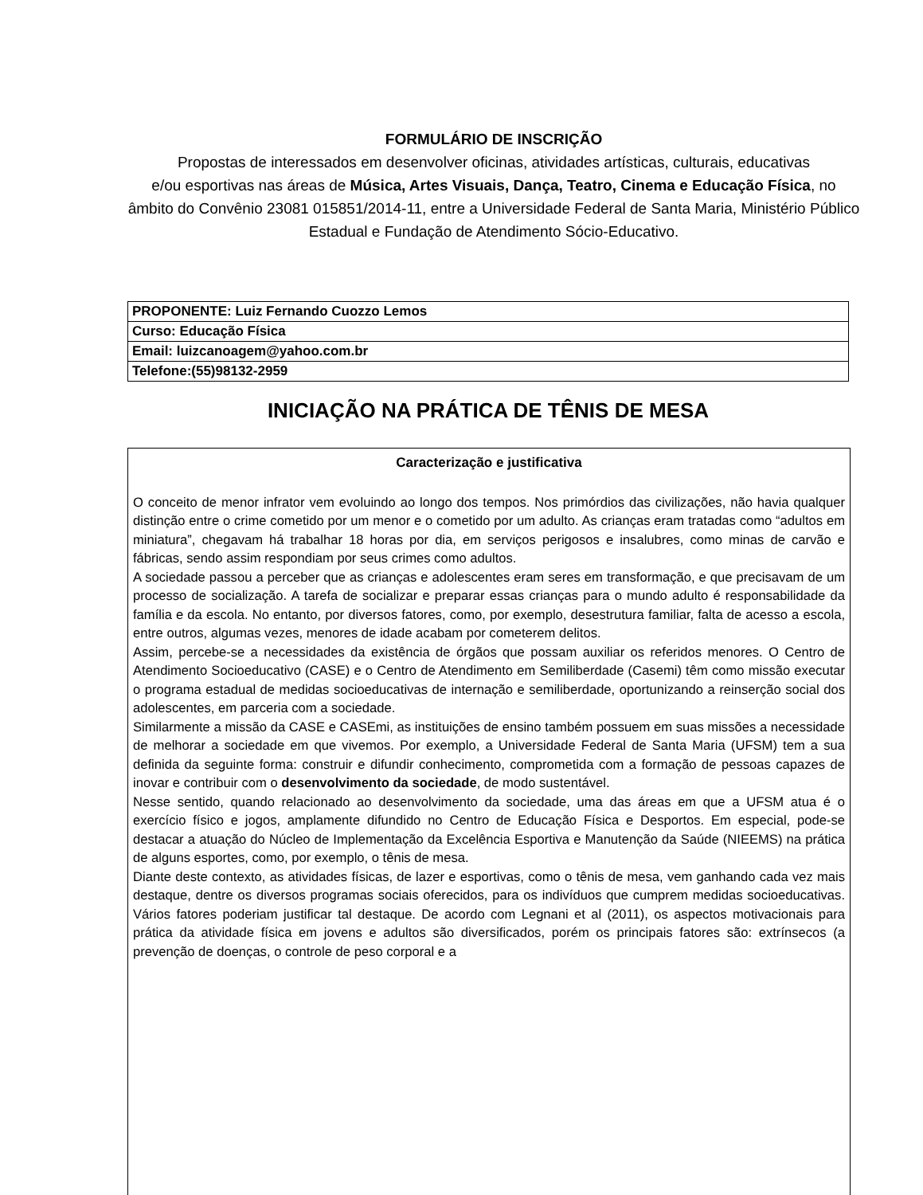FORMULÁRIO DE INSCRIÇÃO
Propostas de interessados em desenvolver oficinas, atividades artísticas, culturais, educativas
e/ou esportivas nas áreas de Música, Artes Visuais, Dança, Teatro, Cinema e Educação Física, no âmbito do Convênio 23081 015851/2014-11, entre a Universidade Federal de Santa Maria, Ministério Público Estadual e Fundação de Atendimento Sócio-Educativo.
| PROPONENTE: Luiz Fernando Cuozzo Lemos |
| Curso: Educação Física |
| Email: luizcanoagem@yahoo.com.br |
| Telefone:(55)98132-2959 |
INICIAÇÃO NA PRÁTICA DE TÊNIS DE MESA
Caracterização e justificativa
O conceito de menor infrator vem evoluindo ao longo dos tempos. Nos primórdios das civilizações, não havia qualquer distinção entre o crime cometido por um menor e o cometido por um adulto. As crianças eram tratadas como “adultos em miniatura”, chegavam há trabalhar 18 horas por dia, em serviços perigosos e insalubres, como minas de carvão e fábricas, sendo assim respondiam por seus crimes como adultos.
A sociedade passou a perceber que as crianças e adolescentes eram seres em transformação, e que precisavam de um processo de socialização. A tarefa de socializar e preparar essas crianças para o mundo adulto é responsabilidade da família e da escola. No entanto, por diversos fatores, como, por exemplo, desestrutura familiar, falta de acesso a escola, entre outros, algumas vezes, menores de idade acabam por cometerem delitos.
Assim, percebe-se a necessidades da existência de órgãos que possam auxiliar os referidos menores. O Centro de Atendimento Socioeducativo (CASE) e o Centro de Atendimento em Semiliberdade (Casemi) têm como missão executar o programa estadual de medidas socioeducativas de internação e semiliberdade, oportunizando a reinserção social dos adolescentes, em parceria com a sociedade.
Similarmente a missão da CASE e CASEmi, as instituições de ensino também possuem em suas missões a necessidade de melhorar a sociedade em que vivemos. Por exemplo, a Universidade Federal de Santa Maria (UFSM) tem a sua definida da seguinte forma: construir e difundir conhecimento, comprometida com a formação de pessoas capazes de inovar e contribuir com o desenvolvimento da sociedade, de modo sustentável.
Nesse sentido, quando relacionado ao desenvolvimento da sociedade, uma das áreas em que a UFSM atua é o exercício físico e jogos, amplamente difundido no Centro de Educação Física e Desportos. Em especial, pode-se destacar a atuação do Núcleo de Implementação da Excelência Esportiva e Manutenção da Saúde (NIEEMS) na prática de alguns esportes, como, por exemplo, o tênis de mesa.
Diante deste contexto, as atividades físicas, de lazer e esportivas, como o tênis de mesa, vem ganhando cada vez mais destaque, dentre os diversos programas sociais oferecidos, para os indivíduos que cumprem medidas socioeducativas. Vários fatores poderiam justificar tal destaque. De acordo com Legnani et al (2011), os aspectos motivacionais para prática da atividade física em jovens e adultos são diversificados, porém os principais fatores são: extrínsecos (a prevenção de doenças, o controle de peso corporal e a